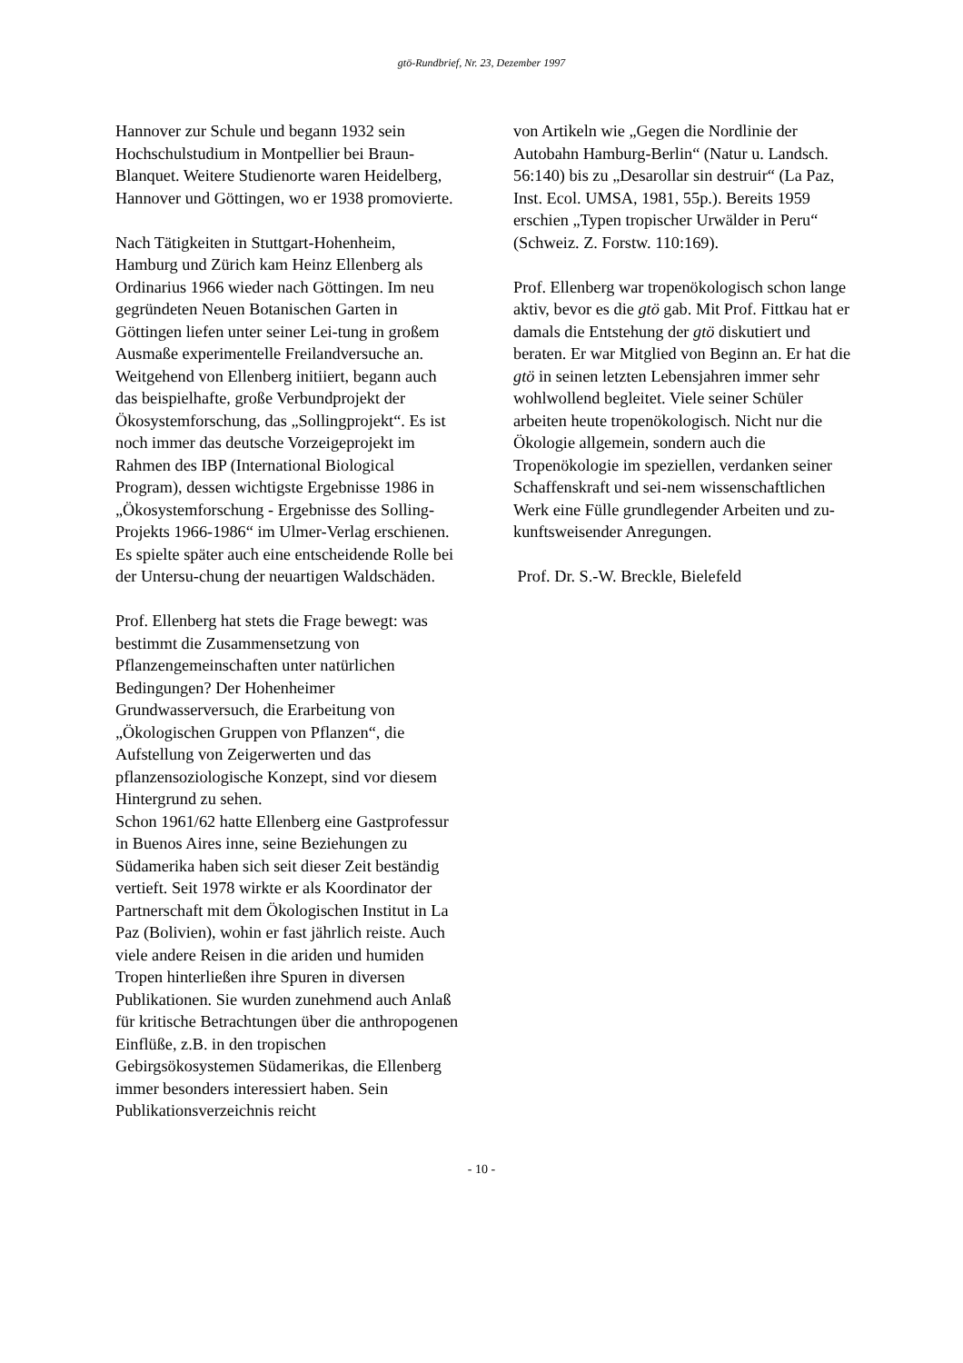gtö-Rundbrief, Nr. 23, Dezember 1997
Hannover zur Schule und begann 1932 sein Hochschulstudium in Montpellier bei Braun-Blanquet. Weitere Studienorte waren Heidelberg, Hannover und Göttingen, wo er 1938 promovierte.
Nach Tätigkeiten in Stuttgart-Hohenheim, Hamburg und Zürich kam Heinz Ellenberg als Ordinarius 1966 wieder nach Göttingen. Im neu gegründeten Neuen Botanischen Garten in Göttingen liefen unter seiner Lei-tung in großem Ausmaße experimentelle Freilandversuche an. Weitgehend von Ellenberg initiiert, begann auch das beispielhafte, große Verbundprojekt der Ökosystemforschung, das „Sollingprojekt“. Es ist noch immer das deutsche Vorzeigeprojekt im Rahmen des IBP (International Biological Program), dessen wichtigste Ergebnisse 1986 in „Ökosystemforschung - Ergebnisse des Solling-Projekts 1966-1986“ im Ulmer-Verlag erschienen. Es spielte später auch eine entscheidende Rolle bei der Untersu-chung der neuartigen Waldschäden.
Prof. Ellenberg hat stets die Frage bewegt: was bestimmt die Zusammensetzung von Pflanzengemeinschaften unter natürlichen Bedingungen? Der Hohenheimer Grundwasserversuch, die Erarbeitung von „Ökologischen Gruppen von Pflanzen“, die Aufstellung von Zeigerwerten und das pflanzensoziologische Konzept, sind vor diesem Hintergrund zu sehen.
Schon 1961/62 hatte Ellenberg eine Gastprofessur in Buenos Aires inne, seine Beziehungen zu Südamerika haben sich seit dieser Zeit beständig vertieft. Seit 1978 wirkte er als Koordinator der Partnerschaft mit dem Ökologischen Institut in La Paz (Bolivien), wohin er fast jährlich reiste. Auch viele andere Reisen in die ariden und humiden Tropen hinterließen ihre Spuren in diversen Publikationen. Sie wurden zunehmend auch Anlaß für kritische Betrachtungen über die anthropogenen Einflüße, z.B. in den tropischen Gebirgsökosystemen Südamerikas, die Ellenberg immer besonders interessiert haben. Sein Publikationsverzeichnis reicht
von Artikeln wie „Gegen die Nordlinie der Autobahn Hamburg-Berlin“ (Natur u. Landsch. 56:140) bis zu „Desarollar sin destruir“ (La Paz, Inst. Ecol. UMSA, 1981, 55p.). Bereits 1959 erschien „Typen tropischer Urwälder in Peru“ (Schweiz. Z. Forstw. 110:169).
Prof. Ellenberg war tropenökologisch schon lange aktiv, bevor es die gtö gab. Mit Prof. Fittkau hat er damals die Entstehung der gtö diskutiert und beraten. Er war Mitglied von Beginn an. Er hat die gtö in seinen letzten Lebensjahren immer sehr wohlwollend begleitet. Viele seiner Schüler arbeiten heute tropenökologisch. Nicht nur die Ökologie allgemein, sondern auch die Tropenökologie im speziellen, verdanken seiner Schaffenskraft und sei-nem wissenschaftlichen Werk eine Fülle grundlegender Arbeiten und zu-kunftsweisender Anregungen.
Prof. Dr. S.-W. Breckle, Bielefeld
- 10 -